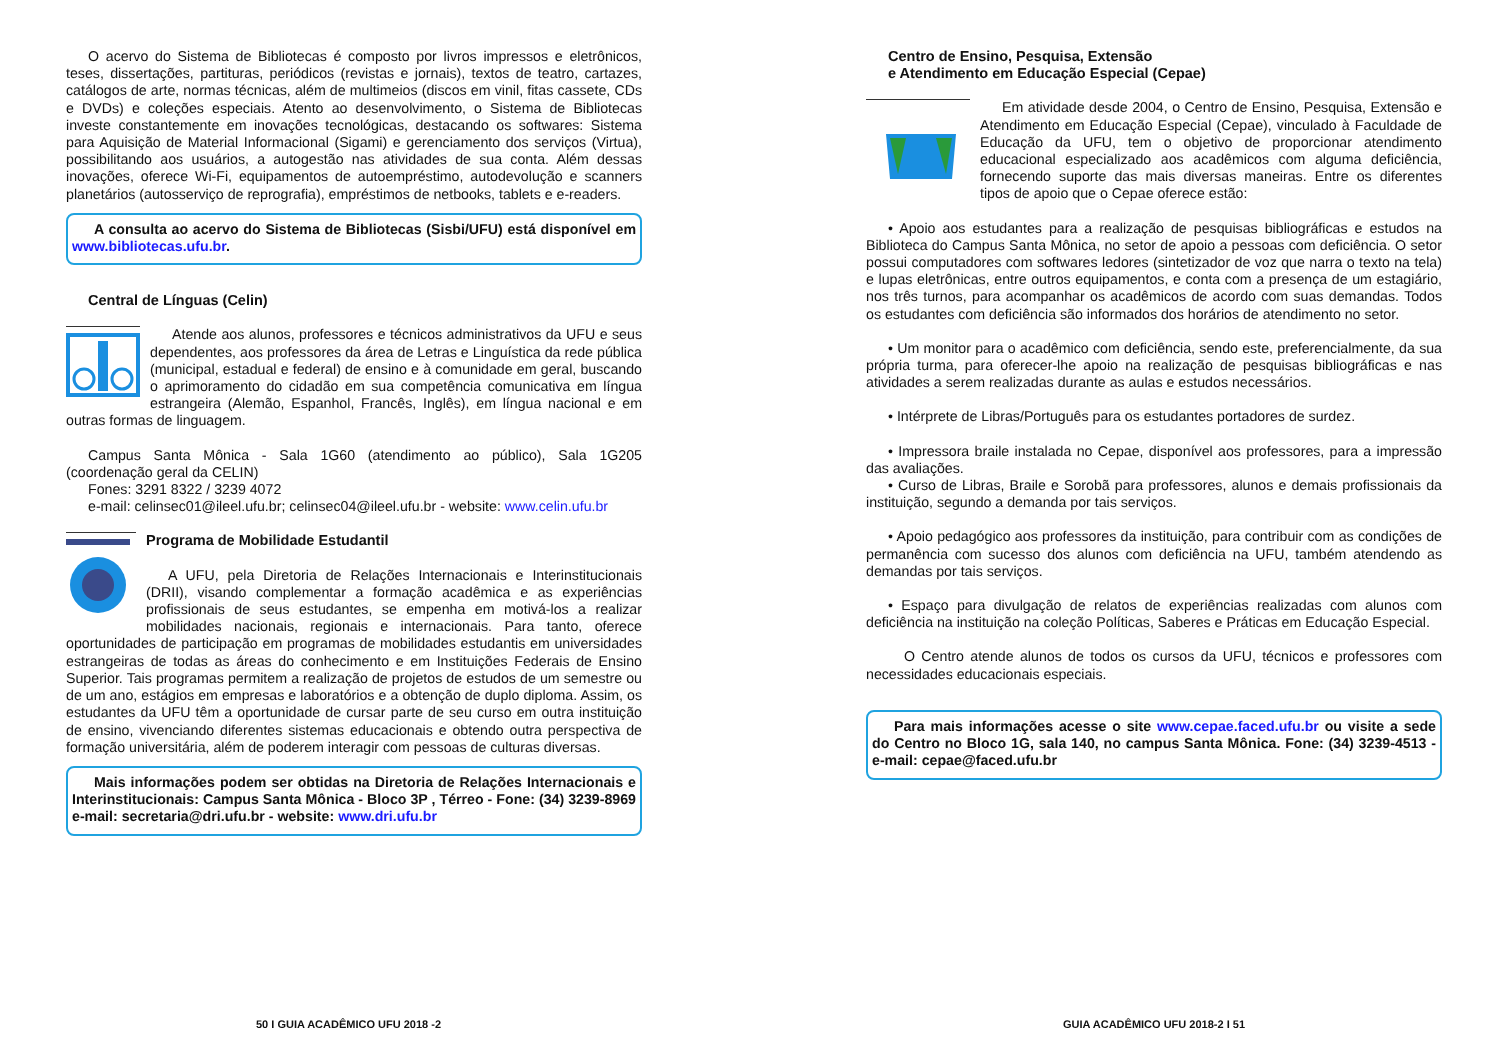O acervo do Sistema de Bibliotecas é composto por livros impressos e eletrônicos, teses, dissertações, partituras, periódicos (revistas e jornais), textos de teatro, cartazes, catálogos de arte, normas técnicas, além de multimeios (discos em vinil, fitas cassete, CDs e DVDs) e coleções especiais. Atento ao desenvolvimento, o Sistema de Bibliotecas investe constantemente em inovações tecnológicas, destacando os softwares: Sistema para Aquisição de Material Informacional (Sigami) e gerenciamento dos serviços (Virtua), possibilitando aos usuários, a autogestão nas atividades de sua conta. Além dessas inovações, oferece Wi-Fi, equipamentos de autoempréstimo, autodevolução e scanners planetários (autosserviço de reprografia), empréstimos de netbooks, tablets e e-readers.
A consulta ao acervo do Sistema de Bibliotecas (Sisbi/UFU) está disponível em www.bibliotecas.ufu.br.
Central de Línguas (Celin)
Atende aos alunos, professores e técnicos administrativos da UFU e seus dependentes, aos professores da área de Letras e Linguística da rede pública (municipal, estadual e federal) de ensino e à comunidade em geral, buscando o aprimoramento do cidadão em sua competência comunicativa em língua estrangeira (Alemão, Espanhol, Francês, Inglês), em língua nacional e em outras formas de linguagem.
Campus Santa Mônica - Sala 1G60 (atendimento ao público), Sala 1G205 (coordenação geral da CELIN)
Fones: 3291 8322 / 3239 4072
e-mail: celinsec01@ileel.ufu.br; celinsec04@ileel.ufu.br - website: www.celin.ufu.br
Programa de Mobilidade Estudantil
A UFU, pela Diretoria de Relações Internacionais e Interinstitucionais (DRII), visando complementar a formação acadêmica e as experiências profissionais de seus estudantes, se empenha em motivá-los a realizar mobilidades nacionais, regionais e internacionais. Para tanto, oferece oportunidades de participação em programas de mobilidades estudantis em universidades estrangeiras de todas as áreas do conhecimento e em Instituições Federais de Ensino Superior. Tais programas permitem a realização de projetos de estudos de um semestre ou de um ano, estágios em empresas e laboratórios e a obtenção de duplo diploma. Assim, os estudantes da UFU têm a oportunidade de cursar parte de seu curso em outra instituição de ensino, vivenciando diferentes sistemas educacionais e obtendo outra perspectiva de formação universitária, além de poderem interagir com pessoas de culturas diversas.
Mais informações podem ser obtidas na Diretoria de Relações Internacionais e Interinstitucionais: Campus Santa Mônica - Bloco 3P , Térreo - Fone: (34) 3239-8969 e-mail: secretaria@dri.ufu.br - website: www.dri.ufu.br
Centro de Ensino, Pesquisa, Extensão
e Atendimento em Educação Especial (Cepae)
Em atividade desde 2004, o Centro de Ensino, Pesquisa, Extensão e Atendimento em Educação Especial (Cepae), vinculado à Faculdade de Educação da UFU, tem o objetivo de proporcionar atendimento educacional especializado aos acadêmicos com alguma deficiência, fornecendo suporte das mais diversas maneiras. Entre os diferentes tipos de apoio que o Cepae oferece estão:
• Apoio aos estudantes para a realização de pesquisas bibliográficas e estudos na Biblioteca do Campus Santa Mônica, no setor de apoio a pessoas com deficiência. O setor possui computadores com softwares ledores (sintetizador de voz que narra o texto na tela) e lupas eletrônicas, entre outros equipamentos, e conta com a presença de um estagiário, nos três turnos, para acompanhar os acadêmicos de acordo com suas demandas. Todos os estudantes com deficiência são informados dos horários de atendimento no setor.
• Um monitor para o acadêmico com deficiência, sendo este, preferencialmente, da sua própria turma, para oferecer-lhe apoio na realização de pesquisas bibliográficas e nas atividades a serem realizadas durante as aulas e estudos necessários.
• Intérprete de Libras/Português para os estudantes portadores de surdez.
• Impressora braile instalada no Cepae, disponível aos professores, para a impressão das avaliações.
• Curso de Libras, Braile e Sorobã para professores, alunos e demais profissionais da instituição, segundo a demanda por tais serviços.
• Apoio pedagógico aos professores da instituição, para contribuir com as condições de permanência com sucesso dos alunos com deficiência na UFU, também atendendo as demandas por tais serviços.
• Espaço para divulgação de relatos de experiências realizadas com alunos com deficiência na instituição na coleção Políticas, Saberes e Práticas em Educação Especial.
O Centro atende alunos de todos os cursos da UFU, técnicos e professores com necessidades educacionais especiais.
Para mais informações acesse o site www.cepae.faced.ufu.br ou visite a sede do Centro no Bloco 1G, sala 140, no campus Santa Mônica. Fone: (34) 3239-4513 - e-mail: cepae@faced.ufu.br
50 I GUIA ACADÊMICO UFU 2018 -2 GUIA ACADÊMICO UFU 2018-2 I 51